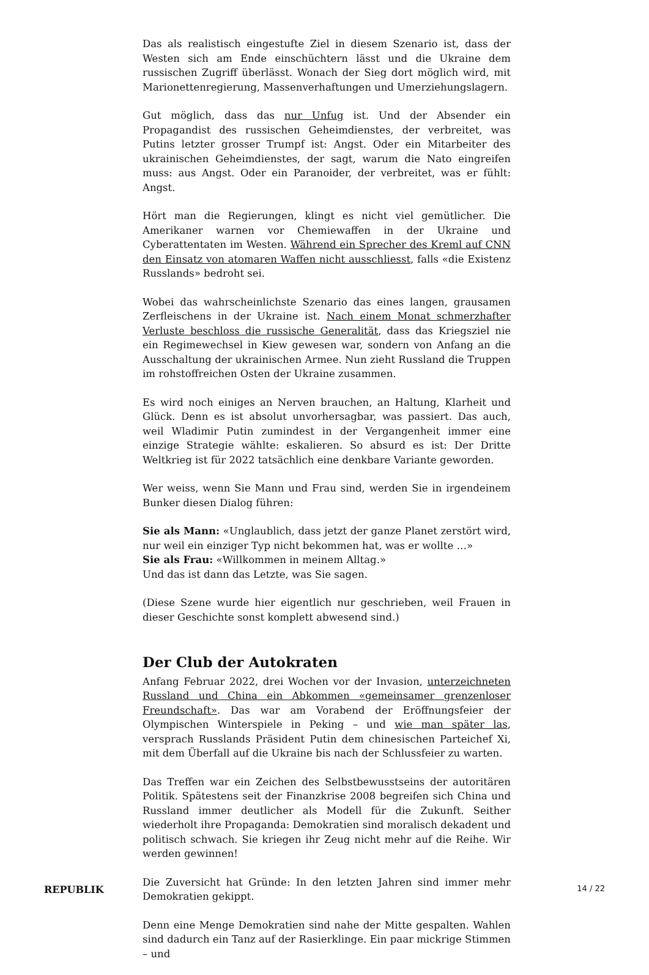Das als realistisch eingestufte Ziel in diesem Szenario ist, dass der Westen sich am Ende einschüchtern lässt und die Ukraine dem russischen Zugriff überlässt. Wonach der Sieg dort möglich wird, mit Marionettenregierung, Massenverhaftungen und Umerziehungslagern.
Gut möglich, dass das nur Unfug ist. Und der Absender ein Propagandist des russischen Geheimdienstes, der verbreitet, was Putins letzter grosser Trumpf ist: Angst. Oder ein Mitarbeiter des ukrainischen Geheimdienstes, der sagt, warum die Nato eingreifen muss: aus Angst. Oder ein Paranoider, der verbreitet, was er fühlt: Angst.
Hört man die Regierungen, klingt es nicht viel gemütlicher. Die Amerikaner warnen vor Chemiewaffen in der Ukraine und Cyberattentaten im Westen. Während ein Sprecher des Kreml auf CNN den Einsatz von atomaren Waffen nicht ausschliesst, falls «die Existenz Russlands» bedroht sei.
Wobei das wahrscheinlichste Szenario das eines langen, grausamen Zerfleischens in der Ukraine ist. Nach einem Monat schmerzhafter Verluste beschloss die russische Generalität, dass das Kriegsziel nie ein Regimewechsel in Kiew gewesen war, sondern von Anfang an die Ausschaltung der ukrainischen Armee. Nun zieht Russland die Truppen im rohstoffreichen Osten der Ukraine zusammen.
Es wird noch einiges an Nerven brauchen, an Haltung, Klarheit und Glück. Denn es ist absolut unvorhersagbar, was passiert. Das auch, weil Wladimir Putin zumindest in der Vergangenheit immer eine einzige Strategie wählte: eskalieren. So absurd es ist: Der Dritte Weltkrieg ist für 2022 tatsächlich eine denkbare Variante geworden.
Wer weiss, wenn Sie Mann und Frau sind, werden Sie in irgendeinem Bunker diesen Dialog führen:
Sie als Mann: «Unglaublich, dass jetzt der ganze Planet zerstört wird, nur weil ein einziger Typ nicht bekommen hat, was er wollte …»
Sie als Frau: «Willkommen in meinem Alltag.»
Und das ist dann das Letzte, was Sie sagen.
(Diese Szene wurde hier eigentlich nur geschrieben, weil Frauen in dieser Geschichte sonst komplett abwesend sind.)
Der Club der Autokraten
Anfang Februar 2022, drei Wochen vor der Invasion, unterzeichneten Russland und China ein Abkommen «gemeinsamer grenzenloser Freundschaft». Das war am Vorabend der Eröffnungsfeier der Olympischen Winterspiele in Peking – und wie man später las, versprach Russlands Präsident Putin dem chinesischen Parteichef Xi, mit dem Überfall auf die Ukraine bis nach der Schlussfeier zu warten.
Das Treffen war ein Zeichen des Selbstbewusstseins der autoritären Politik. Spätestens seit der Finanzkrise 2008 begreifen sich China und Russland immer deutlicher als Modell für die Zukunft. Seither wiederholt ihre Propaganda: Demokratien sind moralisch dekadent und politisch schwach. Sie kriegen ihr Zeug nicht mehr auf die Reihe. Wir werden gewinnen!
Die Zuversicht hat Gründe: In den letzten Jahren sind immer mehr Demokratien gekippt.
Denn eine Menge Demokratien sind nahe der Mitte gespalten. Wahlen sind dadurch ein Tanz auf der Rasierklinge. Ein paar mickrige Stimmen – und
REPUBLIK 14 / 22